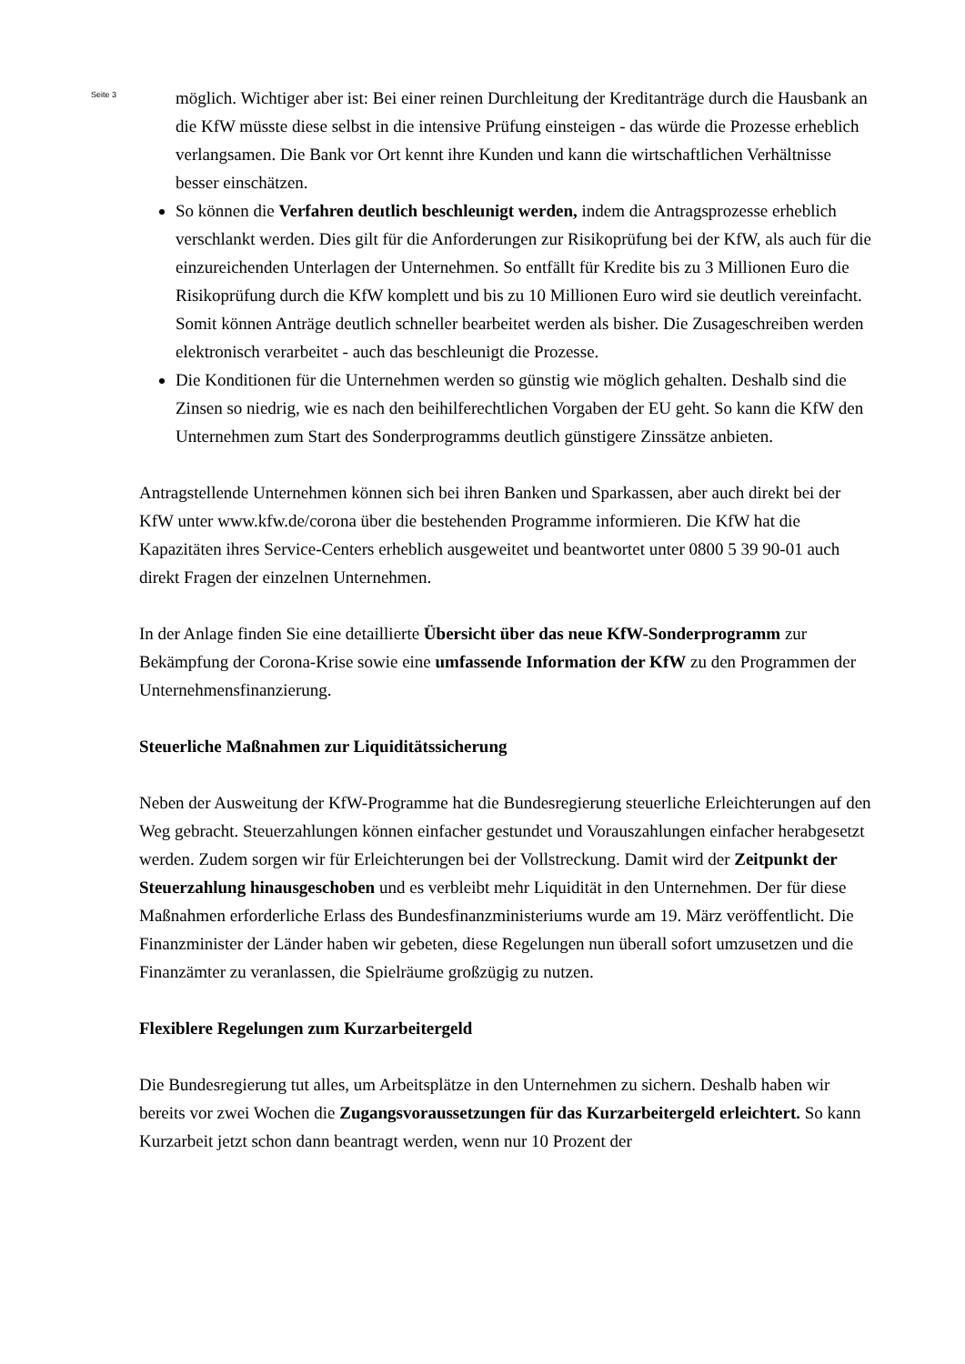Seite 3
möglich. Wichtiger aber ist: Bei einer reinen Durchleitung der Kreditanträge durch die Hausbank an die KfW müsste diese selbst in die intensive Prüfung einsteigen - das würde die Prozesse erheblich verlangsamen. Die Bank vor Ort kennt ihre Kunden und kann die wirtschaftlichen Verhältnisse besser einschätzen.
So können die Verfahren deutlich beschleunigt werden, indem die Antragsprozesse erheblich verschlankt werden. Dies gilt für die Anforderungen zur Risikoprüfung bei der KfW, als auch für die einzureichenden Unterlagen der Unternehmen. So entfällt für Kredite bis zu 3 Millionen Euro die Risikoprüfung durch die KfW komplett und bis zu 10 Millionen Euro wird sie deutlich vereinfacht. Somit können Anträge deutlich schneller bearbeitet werden als bisher. Die Zusageschreiben werden elektronisch verarbeitet - auch das beschleunigt die Prozesse.
Die Konditionen für die Unternehmen werden so günstig wie möglich gehalten. Deshalb sind die Zinsen so niedrig, wie es nach den beihilferechtlichen Vorgaben der EU geht. So kann die KfW den Unternehmen zum Start des Sonderprogramms deutlich günstigere Zinssätze anbieten.
Antragstellende Unternehmen können sich bei ihren Banken und Sparkassen, aber auch direkt bei der KfW unter www.kfw.de/corona über die bestehenden Programme informieren. Die KfW hat die Kapazitäten ihres Service-Centers erheblich ausgeweitet und beantwortet unter 0800 5 39 90-01 auch direkt Fragen der einzelnen Unternehmen.
In der Anlage finden Sie eine detaillierte Übersicht über das neue KfW-Sonderprogramm zur Bekämpfung der Corona-Krise sowie eine umfassende Information der KfW zu den Programmen der Unternehmensfinanzierung.
Steuerliche Maßnahmen zur Liquiditätssicherung
Neben der Ausweitung der KfW-Programme hat die Bundesregierung steuerliche Erleichterungen auf den Weg gebracht. Steuerzahlungen können einfacher gestundet und Vorauszahlungen einfacher herabgesetzt werden. Zudem sorgen wir für Erleichterungen bei der Vollstreckung. Damit wird der Zeitpunkt der Steuerzahlung hinausgeschoben und es verbleibt mehr Liquidität in den Unternehmen. Der für diese Maßnahmen erforderliche Erlass des Bundesfinanzministeriums wurde am 19. März veröffentlicht. Die Finanzminister der Länder haben wir gebeten, diese Regelungen nun überall sofort umzusetzen und die Finanzämter zu veranlassen, die Spielräume großzügig zu nutzen.
Flexiblere Regelungen zum Kurzarbeitergeld
Die Bundesregierung tut alles, um Arbeitsplätze in den Unternehmen zu sichern. Deshalb haben wir bereits vor zwei Wochen die Zugangsvoraussetzungen für das Kurzarbeitergeld erleichtert. So kann Kurzarbeit jetzt schon dann beantragt werden, wenn nur 10 Prozent der